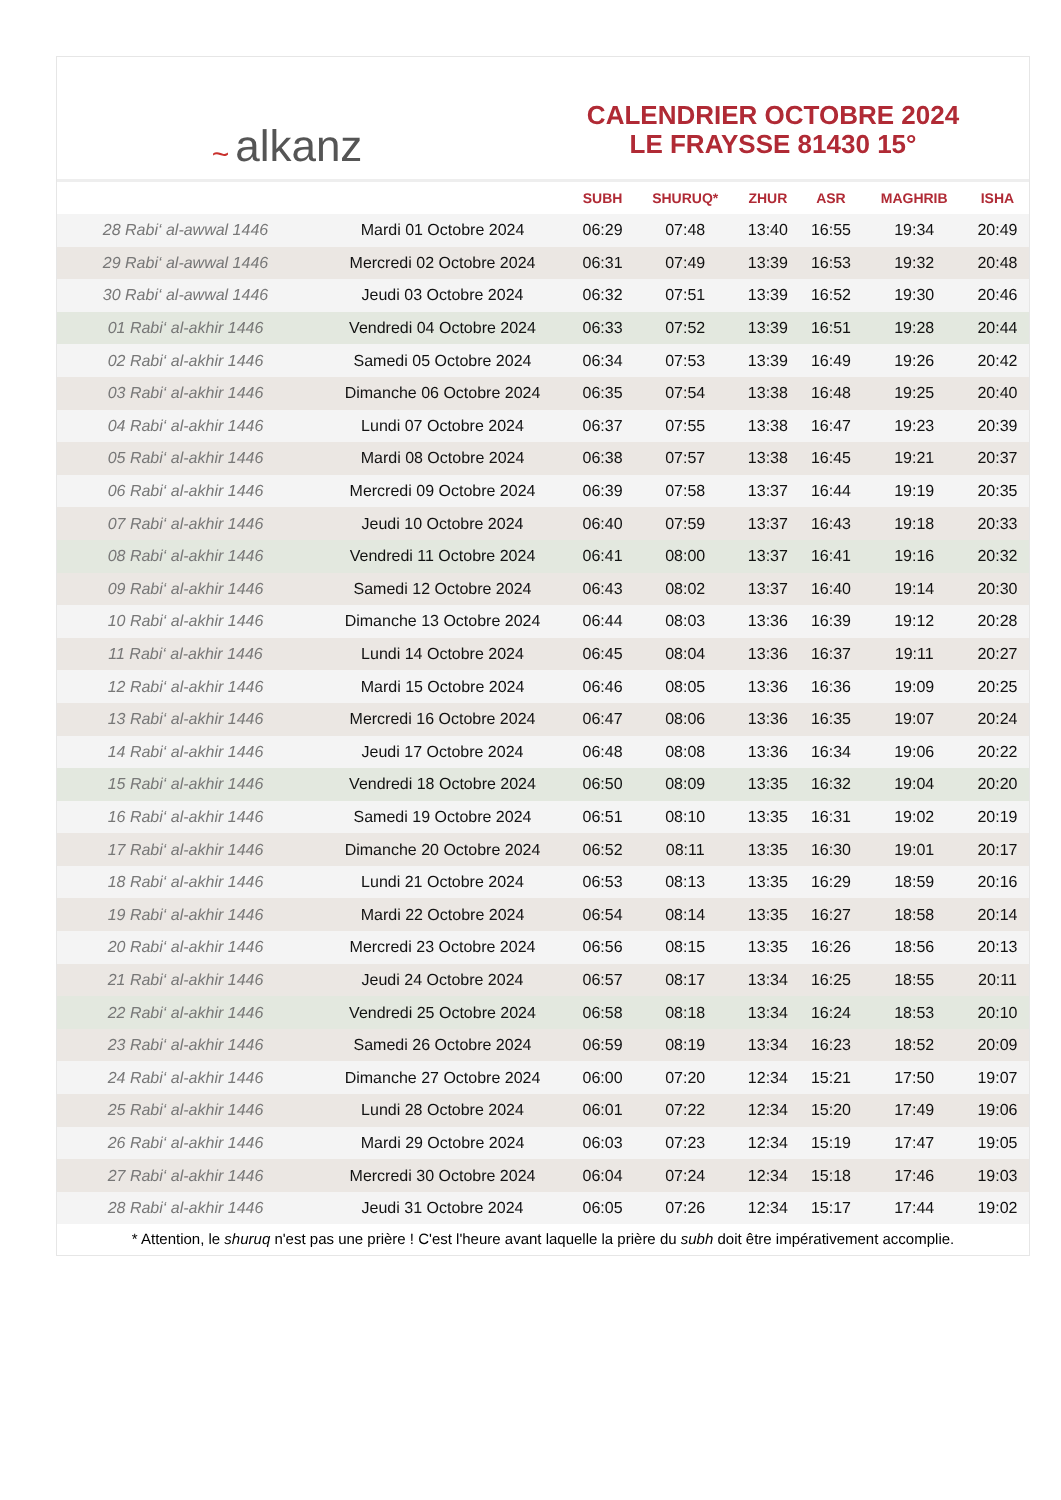~ alkanz
CALENDRIER OCTOBRE 2024
LE FRAYSSE 81430 15°
| | | SUBH | SHURUQ* | ZHUR | ASR | MAGHRIB | ISHA |
| --- | --- | --- | --- | --- | --- | --- | --- |
| 28 Rabi‘ al-awwal 1446 | Mardi 01 Octobre 2024 | 06:29 | 07:48 | 13:40 | 16:55 | 19:34 | 20:49 |
| 29 Rabi‘ al-awwal 1446 | Mercredi 02 Octobre 2024 | 06:31 | 07:49 | 13:39 | 16:53 | 19:32 | 20:48 |
| 30 Rabi‘ al-awwal 1446 | Jeudi 03 Octobre 2024 | 06:32 | 07:51 | 13:39 | 16:52 | 19:30 | 20:46 |
| 01 Rabi‘ al-akhir 1446 | Vendredi 04 Octobre 2024 | 06:33 | 07:52 | 13:39 | 16:51 | 19:28 | 20:44 |
| 02 Rabi‘ al-akhir 1446 | Samedi 05 Octobre 2024 | 06:34 | 07:53 | 13:39 | 16:49 | 19:26 | 20:42 |
| 03 Rabi‘ al-akhir 1446 | Dimanche 06 Octobre 2024 | 06:35 | 07:54 | 13:38 | 16:48 | 19:25 | 20:40 |
| 04 Rabi‘ al-akhir 1446 | Lundi 07 Octobre 2024 | 06:37 | 07:55 | 13:38 | 16:47 | 19:23 | 20:39 |
| 05 Rabi‘ al-akhir 1446 | Mardi 08 Octobre 2024 | 06:38 | 07:57 | 13:38 | 16:45 | 19:21 | 20:37 |
| 06 Rabi‘ al-akhir 1446 | Mercredi 09 Octobre 2024 | 06:39 | 07:58 | 13:37 | 16:44 | 19:19 | 20:35 |
| 07 Rabi‘ al-akhir 1446 | Jeudi 10 Octobre 2024 | 06:40 | 07:59 | 13:37 | 16:43 | 19:18 | 20:33 |
| 08 Rabi‘ al-akhir 1446 | Vendredi 11 Octobre 2024 | 06:41 | 08:00 | 13:37 | 16:41 | 19:16 | 20:32 |
| 09 Rabi‘ al-akhir 1446 | Samedi 12 Octobre 2024 | 06:43 | 08:02 | 13:37 | 16:40 | 19:14 | 20:30 |
| 10 Rabi‘ al-akhir 1446 | Dimanche 13 Octobre 2024 | 06:44 | 08:03 | 13:36 | 16:39 | 19:12 | 20:28 |
| 11 Rabi‘ al-akhir 1446 | Lundi 14 Octobre 2024 | 06:45 | 08:04 | 13:36 | 16:37 | 19:11 | 20:27 |
| 12 Rabi‘ al-akhir 1446 | Mardi 15 Octobre 2024 | 06:46 | 08:05 | 13:36 | 16:36 | 19:09 | 20:25 |
| 13 Rabi‘ al-akhir 1446 | Mercredi 16 Octobre 2024 | 06:47 | 08:06 | 13:36 | 16:35 | 19:07 | 20:24 |
| 14 Rabi‘ al-akhir 1446 | Jeudi 17 Octobre 2024 | 06:48 | 08:08 | 13:36 | 16:34 | 19:06 | 20:22 |
| 15 Rabi‘ al-akhir 1446 | Vendredi 18 Octobre 2024 | 06:50 | 08:09 | 13:35 | 16:32 | 19:04 | 20:20 |
| 16 Rabi‘ al-akhir 1446 | Samedi 19 Octobre 2024 | 06:51 | 08:10 | 13:35 | 16:31 | 19:02 | 20:19 |
| 17 Rabi‘ al-akhir 1446 | Dimanche 20 Octobre 2024 | 06:52 | 08:11 | 13:35 | 16:30 | 19:01 | 20:17 |
| 18 Rabi‘ al-akhir 1446 | Lundi 21 Octobre 2024 | 06:53 | 08:13 | 13:35 | 16:29 | 18:59 | 20:16 |
| 19 Rabi‘ al-akhir 1446 | Mardi 22 Octobre 2024 | 06:54 | 08:14 | 13:35 | 16:27 | 18:58 | 20:14 |
| 20 Rabi‘ al-akhir 1446 | Mercredi 23 Octobre 2024 | 06:56 | 08:15 | 13:35 | 16:26 | 18:56 | 20:13 |
| 21 Rabi‘ al-akhir 1446 | Jeudi 24 Octobre 2024 | 06:57 | 08:17 | 13:34 | 16:25 | 18:55 | 20:11 |
| 22 Rabi‘ al-akhir 1446 | Vendredi 25 Octobre 2024 | 06:58 | 08:18 | 13:34 | 16:24 | 18:53 | 20:10 |
| 23 Rabi‘ al-akhir 1446 | Samedi 26 Octobre 2024 | 06:59 | 08:19 | 13:34 | 16:23 | 18:52 | 20:09 |
| 24 Rabi‘ al-akhir 1446 | Dimanche 27 Octobre 2024 | 06:00 | 07:20 | 12:34 | 15:21 | 17:50 | 19:07 |
| 25 Rabi‘ al-akhir 1446 | Lundi 28 Octobre 2024 | 06:01 | 07:22 | 12:34 | 15:20 | 17:49 | 19:06 |
| 26 Rabi‘ al-akhir 1446 | Mardi 29 Octobre 2024 | 06:03 | 07:23 | 12:34 | 15:19 | 17:47 | 19:05 |
| 27 Rabi‘ al-akhir 1446 | Mercredi 30 Octobre 2024 | 06:04 | 07:24 | 12:34 | 15:18 | 17:46 | 19:03 |
| 28 Rabi‘ al-akhir 1446 | Jeudi 31 Octobre 2024 | 06:05 | 07:26 | 12:34 | 15:17 | 17:44 | 19:02 |
* Attention, le shuruq n'est pas une prière ! C'est l'heure avant laquelle la prière du subh doit être impérativement accomplie.